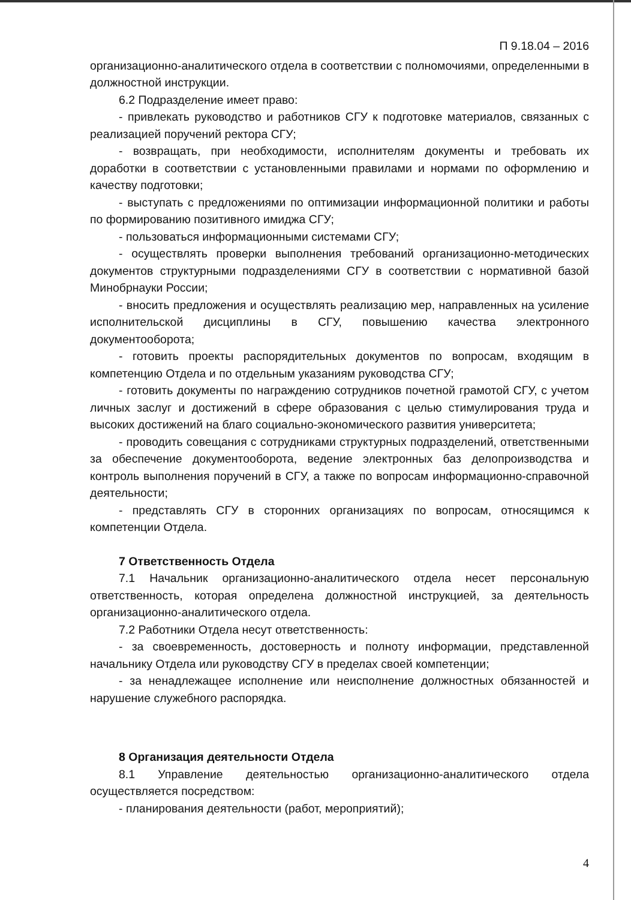П 9.18.04 – 2016
организационно-аналитического отдела в соответствии с полномочиями, определенными в должностной инструкции.
6.2 Подразделение имеет право:
- привлекать руководство и работников СГУ к подготовке материалов, связанных с реализацией поручений ректора СГУ;
- возвращать, при необходимости, исполнителям документы и требовать их доработки в соответствии с установленными правилами и нормами по оформлению и качеству подготовки;
- выступать с предложениями по оптимизации информационной политики и работы по формированию позитивного имиджа СГУ;
- пользоваться информационными системами СГУ;
- осуществлять проверки выполнения требований организационно-методических документов структурными подразделениями СГУ в соответствии с нормативной базой Минобрнауки России;
- вносить предложения и осуществлять реализацию мер, направленных на усиление исполнительской дисциплины в СГУ, повышению качества электронного документооборота;
- готовить проекты распорядительных документов по вопросам, входящим в компетенцию Отдела и по отдельным указаниям руководства СГУ;
- готовить документы по награждению сотрудников почетной грамотой СГУ, с учетом личных заслуг и достижений в сфере образования с целью стимулирования труда и высоких достижений на благо социально-экономического развития университета;
- проводить совещания с сотрудниками структурных подразделений, ответственными за обеспечение документооборота, ведение электронных баз делопроизводства и контроль выполнения поручений в СГУ, а также по вопросам информационно-справочной деятельности;
- представлять СГУ в сторонних организациях по вопросам, относящимся к компетенции Отдела.
7 Ответственность Отдела
7.1 Начальник организационно-аналитического отдела несет персональную ответственность, которая определена должностной инструкцией, за деятельность организационно-аналитического отдела.
7.2 Работники Отдела несут ответственность:
- за своевременность, достоверность и полноту информации, представленной начальнику Отдела или руководству СГУ в пределах своей компетенции;
- за ненадлежащее исполнение или неисполнение должностных обязанностей и нарушение служебного распорядка.
8 Организация деятельности Отдела
8.1 Управление деятельностью организационно-аналитического отдела осуществляется посредством:
- планирования деятельности (работ, мероприятий);
4